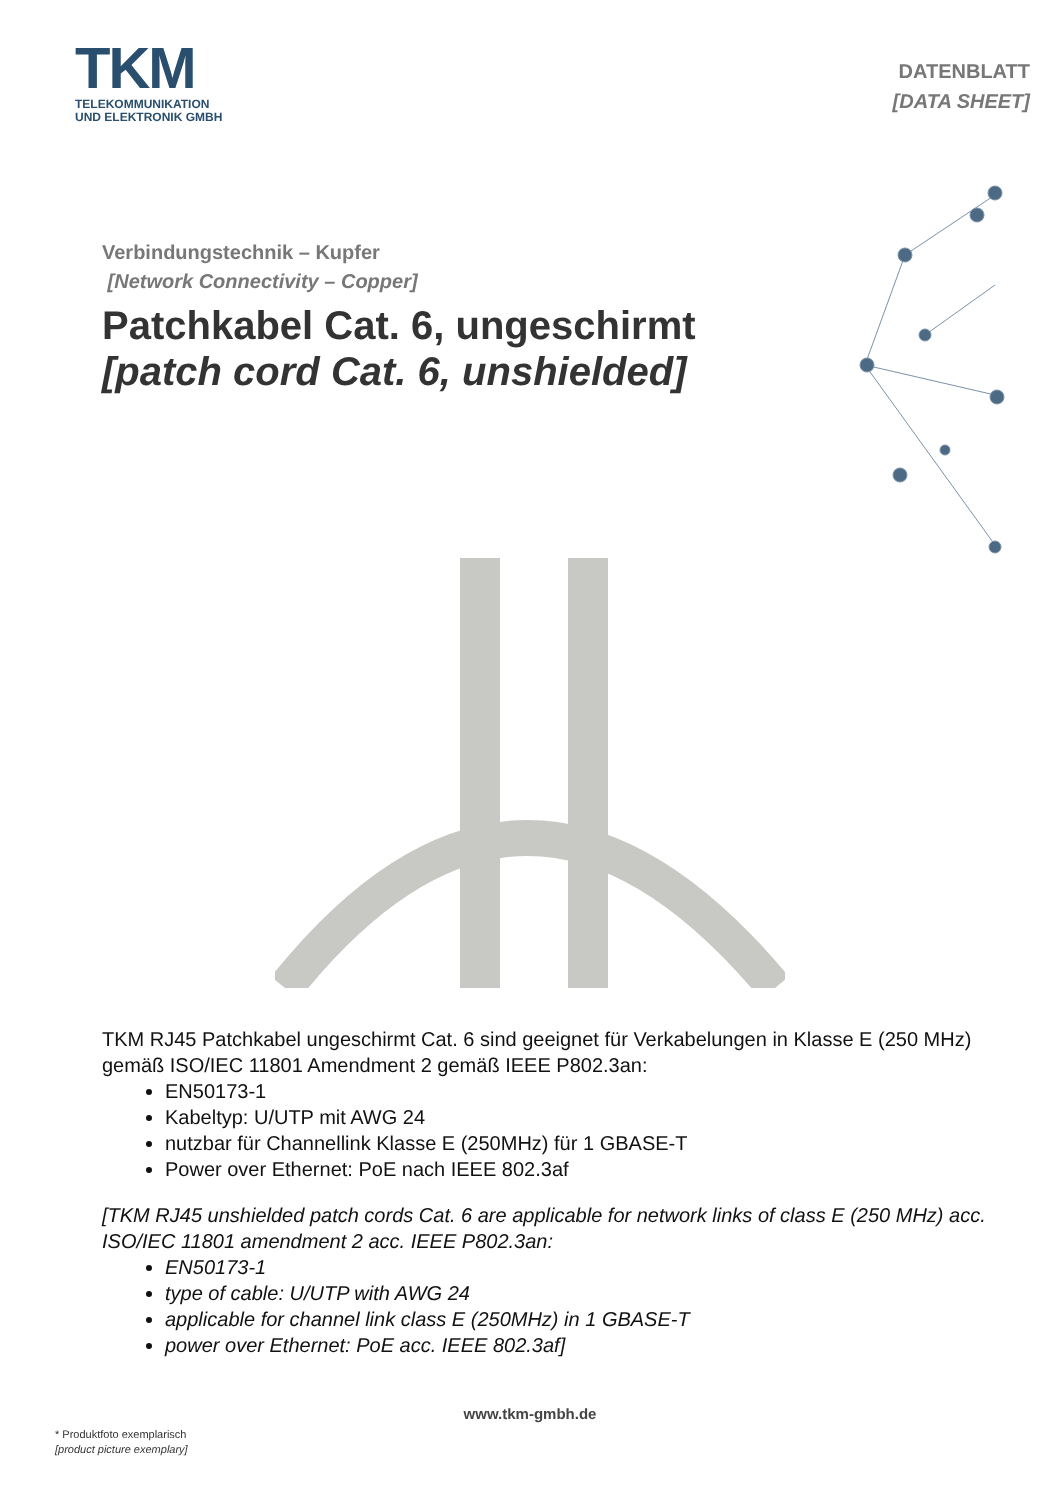TKM
TELEKOMMUNIKATION
UND ELEKTRONIK GMBH
DATENBLATT
[DATA SHEET]
Verbindungstechnik – Kupfer
[Network Connectivity – Copper]
Patchkabel Cat. 6, ungeschirmt
[patch cord Cat. 6, unshielded]
TKM RJ45 Patchkabel ungeschirmt Cat. 6 sind geeignet für Verkabelungen in Klasse E (250 MHz) gemäß ISO/IEC 11801 Amendment 2 gemäß IEEE P802.3an:
EN50173-1
Kabeltyp: U/UTP mit AWG 24
nutzbar für Channellink Klasse E (250MHz) für 1 GBASE-T
Power over Ethernet: PoE nach IEEE 802.3af
[TKM RJ45 unshielded patch cords Cat. 6 are applicable for network links of class E (250 MHz) acc. ISO/IEC 11801 amendment 2 acc. IEEE P802.3an:
EN50173-1
type of cable: U/UTP with AWG 24
applicable for channel link class E (250MHz) in 1 GBASE-T
power over Ethernet: PoE acc. IEEE 802.3af]
www.tkm-gmbh.de
* Produktfoto exemplarisch
[product picture exemplary]